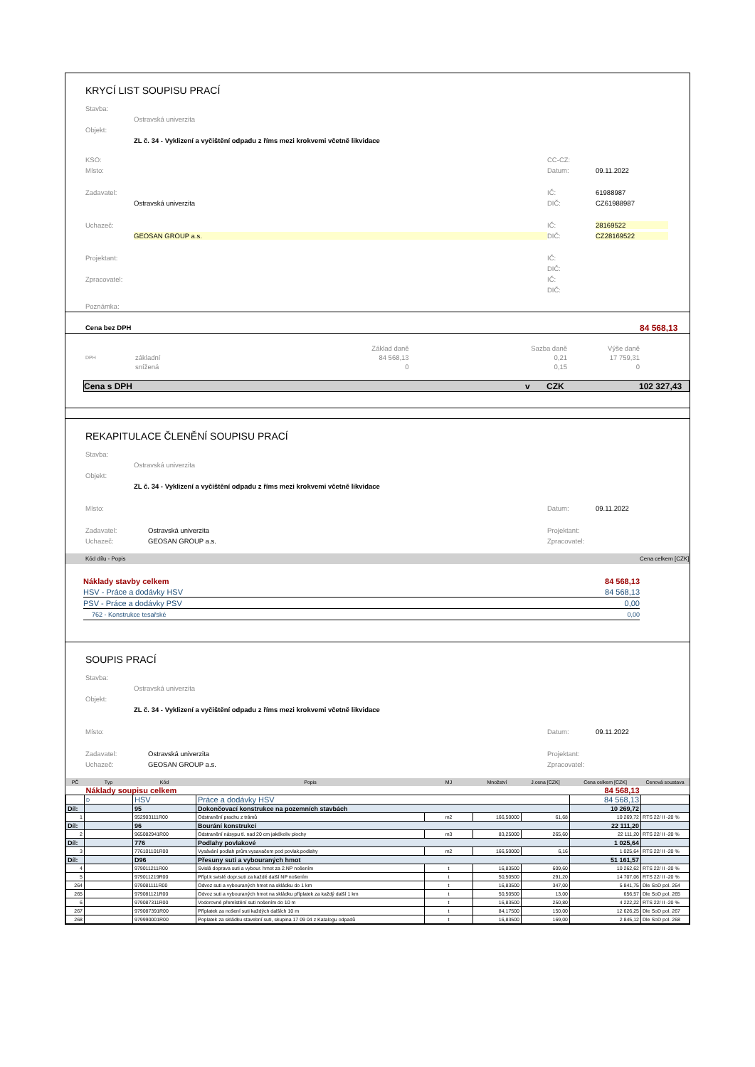KRYCÍ LIST SOUPISU PRACÍ
Stavba:
Ostravská univerzita
Objekt:
ZL č. 34 - Vyklizení a vyčištění odpadu z říms mezi krokvemi včetně likvidace
KSO: CC-CZ:
Místo: Datum: 09.11.2022
Zadavatel: IČ: 61988987
Ostravská univerzita DIČ: CZ61988987
Uchazeč: IČ: 28169522
GEOSAN GROUP a.s. DIČ: CZ28169522
Projektant: IČ:
DIČ:
Zpracovatel: IČ:
DIČ:
Poznámka:
Cena bez DPH 84 568,13
| | | Základ daně | Sazba daně | Výše daně |
| DPH | základní | 84 568,13 | 0,21 | 17 759,31 |
| | snížená | 0 | 0,15 | 0 |
Cena s DPH v CZK 102 327,43
REKAPITULACE ČLENĚNÍ SOUPISU PRACÍ
Stavba:
Ostravská univerzita
Objekt:
ZL č. 34 - Vyklizení a vyčištění odpadu z říms mezi krokvemi včetně likvidace
Místo: Datum: 09.11.2022
Zadavatel: Ostravská univerzita Projektant:
Uchazeč: GEOSAN GROUP a.s. Zpracovatel:
Kód dílu - Popis Cena celkem [CZK]
Náklady stavby celkem 84 568,13
HSV - Práce a dodávky HSV 84 568,13
PSV - Práce a dodávky PSV 0,00
762 - Konstrukce tesařské 0,00
SOUPIS PRACÍ
Stavba:
Ostravská univerzita
Objekt:
ZL č. 34 - Vyklizení a vyčištění odpadu z říms mezi krokvemi včetně likvidace
Místo: Datum: 09.11.2022
Zadavatel: Ostravská univerzita Projektant:
Uchazeč: GEOSAN GROUP a.s. Zpracovatel:
| PČ | Typ | Kód | Popis | MJ | Množství | J.cena [CZK] | Cena celkem [CZK] | Cenová soustava |
| --- | --- | --- | --- | --- | --- | --- | --- | --- |
| | Náklady soupisu celkem | | | | | | 84 568,13 | |
| | D | HSV | Práce a dodávky HSV | | | | 84 568,13 | |
| Díl: | | 95 | Dokončovací konstrukce na pozemních stavbách | | | | 10 269,72 | |
| 1 | | 952903111R00 | Odstranění prachu z trámů | m2 | 166,50000 | 61,68 | 10 269,72 | RTS 22/ II -20 % |
| Díl: | | 96 | Bourání konstrukcí | | | | 22 111,20 | |
| 2 | | 965082941R00 | Odstranění násypu tl. nad 20 cm jakékoliv plochy | m3 | 83,25000 | 265,60 | 22 111,20 | RTS 22/ II -20 % |
| Díl: | | 776 | Podlahy povlakové | | | | 1 025,64 | |
| 3 | | 776101101R00 | Vysávání podlah prům.vysavačem pod povlak.podlahy | m2 | 166,50000 | 6,16 | 1 025,64 | RTS 22/ II -20 % |
| Díl: | | D96 | Přesuny suti a vybouraných hmot | | | | 51 161,57 | |
| 4 | | 979011211R00 | Svislá doprava suti a vybour. hmot za 2.NP nošením | t | 16,83500 | 609,60 | 10 262,62 | RTS 22/ II -20 % |
| 5 | | 979011219R00 | Přípl.k svislé dopr.suti za každé další NP nošením | t | 50,50500 | 291,20 | 14 707,06 | RTS 22/ II -20 % |
| 264 | | 979081111R00 | Odvoz suti a vybouraných hmot na skládku do 1 km | t | 16,83500 | 347,00 | 5 841,75 | Dle SoD pol. 264 |
| 265 | | 979081121R00 | Odvoz suti a vybouraných hmot na skládku příplatek za každý další 1 km | t | 50,50500 | 13,00 | 656,57 | Dle SoD pol. 265 |
| 6 | | 979087311R00 | Vodorovné přemístění suti nošením do 10 m | t | 16,83500 | 250,80 | 4 222,22 | RTS 22/ II -20 % |
| 267 | | 979087391R00 | Příplatek za nošení suti každých dalších 10 m | t | 84,17500 | 150,00 | 12 626,25 | Dle SoD pol. 267 |
| 268 | | 979990001R00 | Poplatek za skládku stavební suti, skupina 17 09 04 z Katalogu odpadů | t | 16,83500 | 169,00 | 2 845,12 | Dle SoD pol. 268 |